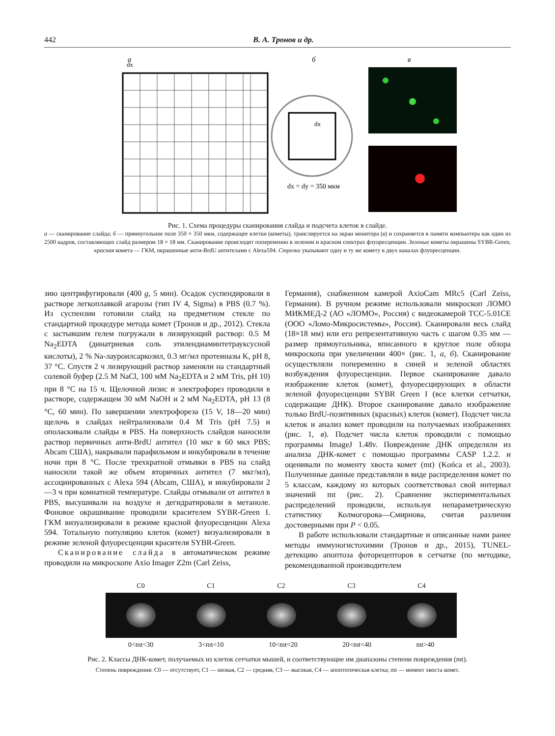442 В. А. Тронов и др.
а
б
в
dx
dx
dx = dy = 350 мкм
Рис. 1. Схема процедуры сканирования слайда и подсчета клеток в слайде.
а — сканирование слайда; б — прямоугольное поле 350 × 350 мкм, содержащее клетки (кометы), транслируется на экран монитора (в) и сохраняется в памяти компьютера как один из 2500 кадров, составляющих слайд размером 18 × 18 мм. Сканирование происходит попеременно в зеленом и красном спектрах флуоресценции. Зеленые кометы окрашены SYBR-Green, красная комета — ГКМ, окрашенные анти-BrdU антителами с Alexa594. Стрелки указывают одну и ту же комету в двух каналах флуоресценции.
зию центрифугировали (400 g, 5 мин). Осадок суспендировали в растворе легкоплавкой агарозы (тип IV 4, Sigma) в PBS (0.7 %). Из суспензии готовили слайд на предметном стекле по стандартной процедуре метода комет (Тронов и др., 2012). Стекла с застывшим гелем погружали в лизирующий раствор: 0.5 M Na<sub>2</sub>EDTA (динатриевая соль этилендиаминтетрауксусной кислоты), 2 % Na-лауроилсаркозил, 0.3 мг/мл протеиназы K, pH 8, 37 °С. Спустя 2 ч лизирующий раствор заменяли на стандартный солевой буфер (2.5 M NaCl, 100 мМ Na<sub>2</sub>EDTA и 2 мМ Tris, pH 10) при 8 °С на 15 ч. Щелочной лизис и электрофорез проводили в растворе, содержащем 30 мМ NaOH и 2 мМ Na<sub>2</sub>EDTA, pH 13 (8 °С, 60 мин). По завершении электрофореза (15 V, 18—20 мин) щелочь в слайдах нейтрализовали 0.4 M Tris (pH 7.5) и ополаскивали слайды в PBS. На поверхность слайдов наносили раствор первичных анти-BrdU антител (10 мкг в 60 мкл PBS; Abcam США), накрывали парафильмом и инкубировали в течение ночи при 8 °С. После трехкратной отмывки в PBS на слайд наносили такой же объем вторичных антител (7 мкг/мл), ассоциированных с Alexa 594 (Abcam, США), и инкубировали 2—3 ч при комнатной температуре. Слайды отмывали от антител в PBS, высушивали на воздухе и дегидратировали в метаноле. Фоновое окрашивание проводили красителем SYBR-Green I. ГКМ визуализировали в режиме красной флуоресценции Alexa 594. Тотальную популяцию клеток (комет) визуализировали в режиме зеленой флуоресценции красителя SYBR-Green.
Сканирование слайда в автоматическом режиме проводили на микроскопе Axio Imager Z2m (Carl Zeiss,
Германия), снабженном камерой AxioCam MRc5 (Carl Zeiss, Германия). В ручном режиме использовали микроскоп ЛОМО МИКМЕД-2 (АО «ЛОМО», Россия) с видеокамерой TCC-5.01CE (ООО «Ломо-Микросистемы», Россия). Сканировали весь слайд (18×18 мм) или его репрезентативную часть с шагом 0.35 мм — размер прямоугольника, вписанного в круглое поле обзора микроскопа при увеличении 400× (рис. 1, а, б). Сканирование осуществляли попеременно в синей и зеленой областях возбуждения флуоресценции. Первое сканирование давало изображение клеток (комет), флуоресцирующих в области зеленой флуоресценции SYBR Green I (все клетки сетчатки, содержащие ДНК). Второе сканирование давало изображение только BrdU-позитивных (красных) клеток (комет). Подсчет числа клеток и анализ комет проводили на получаемых изображениях (рис. 1, в). Подсчет числа клеток проводили с помощью программы ImageJ 1.48v. Повреждение ДНК определяли из анализа ДНК-комет с помощью программы CASP 1.2.2. и оценивали по моменту хвоста комет (mt) (Końca et al., 2003). Полученные данные представляли в виде распределения комет по 5 классам, каждому из которых соответствовал свой интервал значений mt (рис. 2). Сравнение экспериментальных распределений проводили, используя непараметрическую статистику Колмогорова—Смирнова, считая различия достоверными при P < 0.05.
В работе использовали стандартные и описанные нами ранее методы иммуногистохимии (Тронов и др., 2015), TUNEL-детекцию апоптоза фоторецепторов в сетчатке (по методике, рекомендованной производителем
C0 C1 C2 C3 C4
0<mt<30 3<mt<10 10<mt<20 20<mt<40 mt>40
Рис. 2. Классы ДНК-комет, получаемых из клеток сетчатки мышей, и соответствующие им диапазоны степени повреждения (mt).
Степень повреждения: C0 — отсутствует, C1 — низкая, C2 — средняя, C3 — высокая, C4 — апоптотическая клетка; mt — момент хвоста комет.